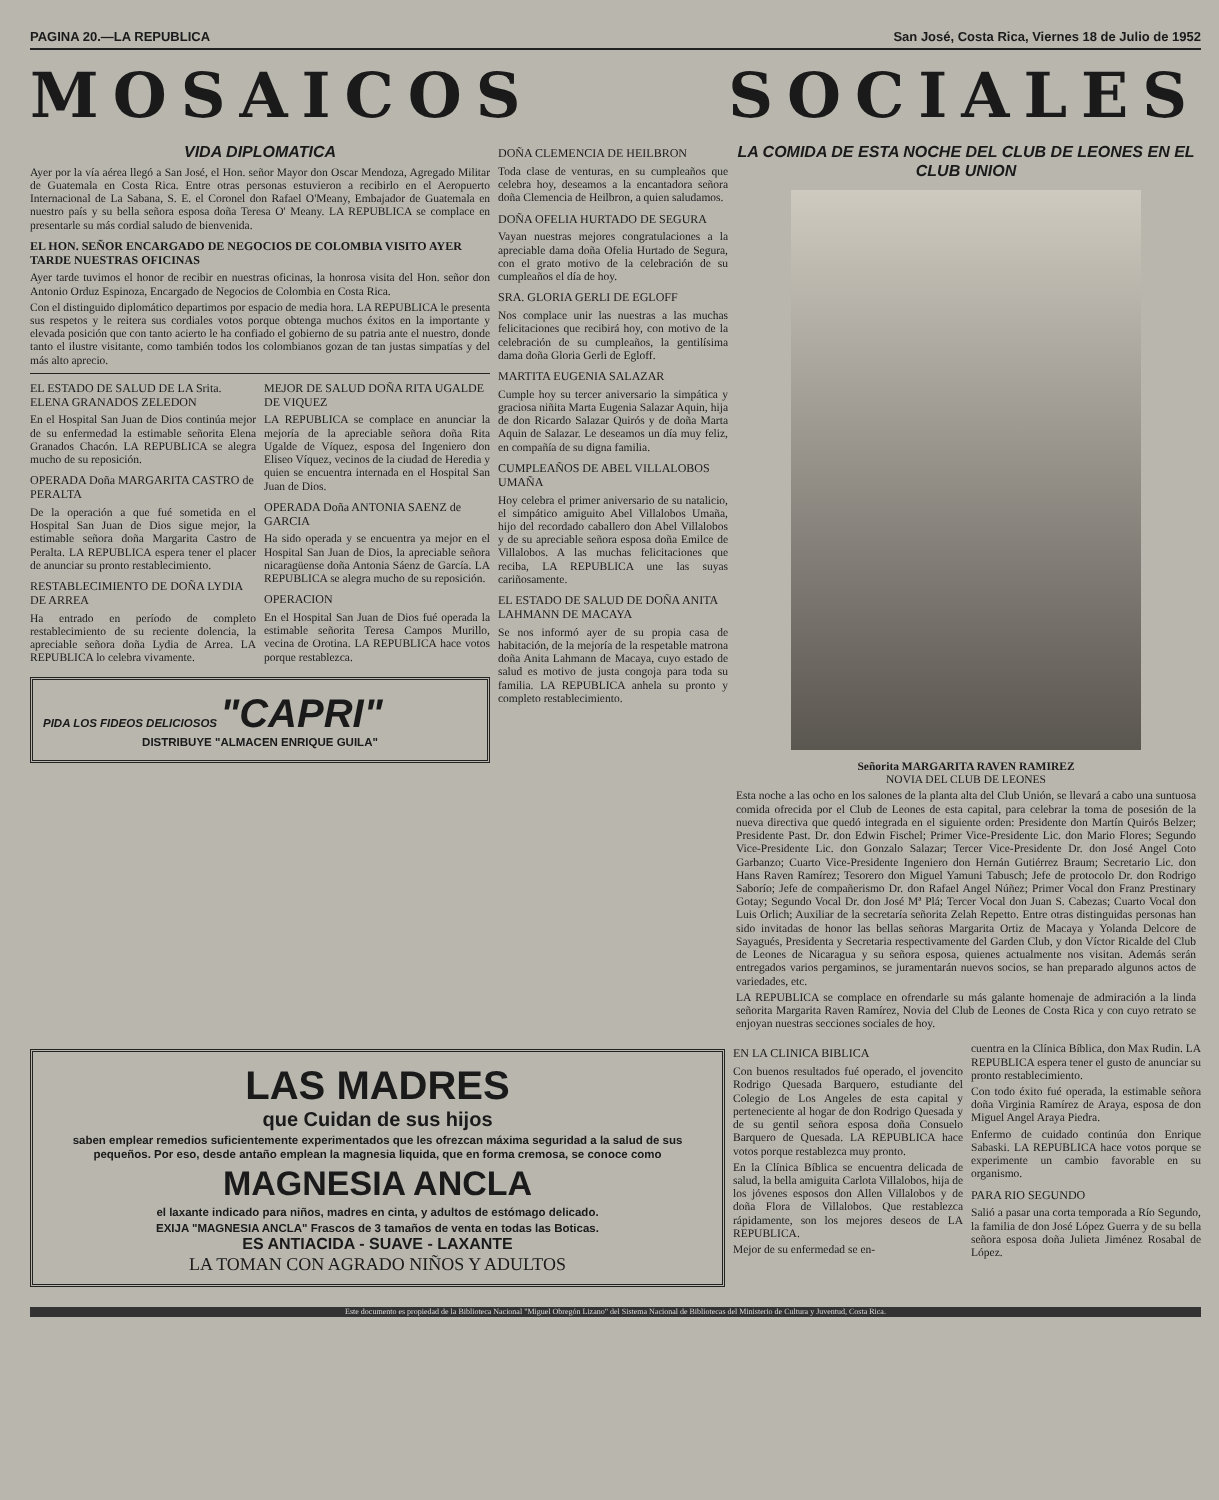PAGINA 20.—LA REPUBLICA San José, Costa Rica, Viernes 18 de Julio de 1952
MOSAICOS SOCIALES
VIDA DIPLOMATICA
Ayer por la vía aérea llegó a San José, el Hon. señor Mayor don Oscar Mendoza, Agregado Militar de Guatemala en Costa Rica. Entre otras personas estuvieron a recibirlo en el Aeropuerto Internacional de La Sabana, S. E. el Coronel don Rafael O'Meany, Embajador de Guatemala en nuestro país y su bella señora esposa doña Teresa O' Meany. LA REPUBLICA se complace en presentarle su más cordial saludo de bienvenida.
EL HON. SEÑOR ENCARGADO DE NEGOCIOS DE COLOMBIA VISITO AYER TARDE NUESTRAS OFICINAS
Ayer tarde tuvimos el honor de recibir en nuestras oficinas, la honrosa visita del Hon. señor don Antonio Orduz Espinoza, Encargado de Negocios de Colombia en Costa Rica.
Con el distinguido diplomático departimos por espacio de media hora. LA REPUBLICA le presenta sus respetos y le reitera sus cordiales votos porque obtenga muchos éxitos en la importante y elevada posición que con tanto acierto le ha confiado el gobierno de su patria ante el nuestro, donde tanto el ilustre visitante, como también todos los colombianos gozan de tan justas simpatías y del más alto aprecio.
EL ESTADO DE SALUD DE LA Srita. ELENA GRANADOS ZELEDON
En el Hospital San Juan de Dios continúa mejor de su enfermedad la estimable señorita Elena Granados Chacón. LA REPUBLICA se alegra mucho de su reposición.
OPERADA Doña MARGARITA CASTRO de PERALTA
De la operación a que fué sometida en el Hospital San Juan de Dios sigue mejor, la estimable señora doña Margarita Castro de Peralta. LA REPUBLICA espera tener el placer de anunciar su pronto restablecimiento.
RESTABLECIMIENTO DE DOÑA LYDIA DE ARREA
Ha entrado en período de completo restablecimiento de su reciente dolencia, la apreciable señora doña Lydia de Arrea. LA REPUBLICA lo celebra vivamente.
MEJOR DE SALUD DOÑA RITA UGALDE DE VIQUEZ
LA REPUBLICA se complace en anunciar la mejoría de la apreciable señora doña Rita Ugalde de Víquez, esposa del Ingeniero don Eliseo Víquez, vecinos de la ciudad de Heredia y quien se encuentra internada en el Hospital San Juan de Dios.
OPERADA Doña ANTONIA SAENZ de GARCIA
Ha sido operada y se encuentra ya mejor en el Hospital San Juan de Dios, la apreciable señora nicaragüense doña Antonia Sáenz de García. LA REPUBLICA se alegra mucho de su reposición.
OPERACION
En el Hospital San Juan de Dios fué operada la estimable señorita Teresa Campos Murillo, vecina de Orotina. LA REPUBLICA hace votos porque restablezca.
PIDA LOS FIDEOS DELICIOSOS "CAPRI"
DISTRIBUYE "ALMACEN ENRIQUE GUILA"
DOÑA CLEMENCIA DE HEILBRON
Toda clase de venturas, en su cumpleaños que celebra hoy, deseamos a la encantadora señora doña Clemencia de Heilbron, a quien saludamos.
DOÑA OFELIA HURTADO DE SEGURA
Vayan nuestras mejores congratulaciones a la apreciable dama doña Ofelia Hurtado de Segura, con el grato motivo de la celebración de su cumpleaños el día de hoy.
SRA. GLORIA GERLI DE EGLOFF
Nos complace unir las nuestras a las muchas felicitaciones que recibirá hoy, con motivo de la celebración de su cumpleaños, la gentilísima dama doña Gloria Gerli de Egloff.
MARTITA EUGENIA SALAZAR
Cumple hoy su tercer aniversario la simpática y graciosa niñita Marta Eugenia Salazar Aquin, hija de don Ricardo Salazar Quirós y de doña Marta Aquin de Salazar. Le deseamos un día muy feliz, en compañía de su digna familia.
CUMPLEAÑOS DE ABEL VILLALOBOS UMAÑA
Hoy celebra el primer aniversario de su natalicio, el simpático amiguito Abel Villalobos Umaña, hijo del recordado caballero don Abel Villalobos y de su apreciable señora esposa doña Emilce de Villalobos. A las muchas felicitaciones que reciba, LA REPUBLICA une las suyas cariñosamente.
EL ESTADO DE SALUD DE DOÑA ANITA LAHMANN DE MACAYA
Se nos informó ayer de su propia casa de habitación, de la mejoría de la respetable matrona doña Anita Lahmann de Macaya, cuyo estado de salud es motivo de justa congoja para toda su familia. LA REPUBLICA anhela su pronto y completo restablecimiento.
LA COMIDA DE ESTA NOCHE DEL CLUB DE LEONES EN EL CLUB UNION
Señorita MARGARITA RAVEN RAMIREZ
NOVIA DEL CLUB DE LEONES
Esta noche a las ocho en los salones de la planta alta del Club Unión, se llevará a cabo una suntuosa comida ofrecida por el Club de Leones de esta capital, para celebrar la toma de posesión de la nueva directiva que quedó integrada en el siguiente orden: Presidente don Martín Quirós Belzer; Presidente Past. Dr. don Edwin Fischel; Primer Vice-Presidente Lic. don Mario Flores; Segundo Vice-Presidente Lic. don Gonzalo Salazar; Tercer Vice-Presidente Dr. don José Angel Coto Garbanzo; Cuarto Vice-Presidente Ingeniero don Hernán Gutiérrez Braum; Secretario Lic. don Hans Raven Ramírez; Tesorero don Miguel Yamuni Tabusch; Jefe de protocolo Dr. don Rodrigo Saborío; Jefe de compañerismo Dr. don Rafael Angel Núñez; Primer Vocal don Franz Prestinary Gotay; Segundo Vocal Dr. don José Mª Plá; Tercer Vocal don Juan S. Cabezas; Cuarto Vocal don Luis Orlich; Auxiliar de la secretaría señorita Zelah Repetto. Entre otras distinguidas personas han sido invitadas de honor las bellas señoras Margarita Ortiz de Macaya y Yolanda Delcore de Sayagués, Presidenta y Secretaria respectivamente del Garden Club, y don Víctor Ricalde del Club de Leones de Nicaragua y su señora esposa, quienes actualmente nos visitan. Además serán entregados varios pergaminos, se juramentarán nuevos socios, se han preparado algunos actos de variedades, etc.
LA REPUBLICA se complace en ofrendarle su más galante homenaje de admiración a la linda señorita Margarita Raven Ramírez, Novia del Club de Leones de Costa Rica y con cuyo retrato se enjoyan nuestras secciones sociales de hoy.
LAS MADRES
que Cuidan de sus hijos
saben emplear remedios suficientemente experimentados que les ofrezcan máxima seguridad a la salud de sus pequeños. Por eso, desde antaño emplean la magnesia liquida, que en forma cremosa, se conoce como
MAGNESIA ANCLA
el laxante indicado para niños, madres en cinta, y adultos de estómago delicado.
EXIJA "MAGNESIA ANCLA" Frascos de 3 tamaños de venta en todas las Boticas.
ES ANTIACIDA - SUAVE - LAXANTE
LA TOMAN CON AGRADO NIÑOS Y ADULTOS
EN LA CLINICA BIBLICA
Con buenos resultados fué operado, el jovencito Rodrigo Quesada Barquero, estudiante del Colegio de Los Angeles de esta capital y perteneciente al hogar de don Rodrigo Quesada y de su gentil señora esposa doña Consuelo Barquero de Quesada. LA REPUBLICA hace votos porque restablezca muy pronto.
En la Clínica Bíblica se encuentra delicada de salud, la bella amiguita Carlota Villalobos, hija de los jóvenes esposos don Allen Villalobos y de doña Flora de Villalobos. Que restablezca rápidamente, son los mejores deseos de LA REPUBLICA.
Mejor de su enfermedad se en-
cuentra en la Clínica Bíblica, don Max Rudin. LA REPUBLICA espera tener el gusto de anunciar su pronto restablecimiento.
Con todo éxito fué operada, la estimable señora doña Virginia Ramírez de Araya, esposa de don Miguel Angel Araya Piedra.
Enfermo de cuidado continúa don Enrique Sabaski. LA REPUBLICA hace votos porque se experimente un cambio favorable en su organismo.
PARA RIO SEGUNDO
Salió a pasar una corta temporada a Río Segundo, la familia de don José López Guerra y de su bella señora esposa doña Julieta Jiménez Rosabal de López.
Este documento es propiedad de la Biblioteca Nacional "Miguel Obregón Lizano" del Sistema Nacional de Bibliotecas del Ministerio de Cultura y Juventud, Costa Rica.